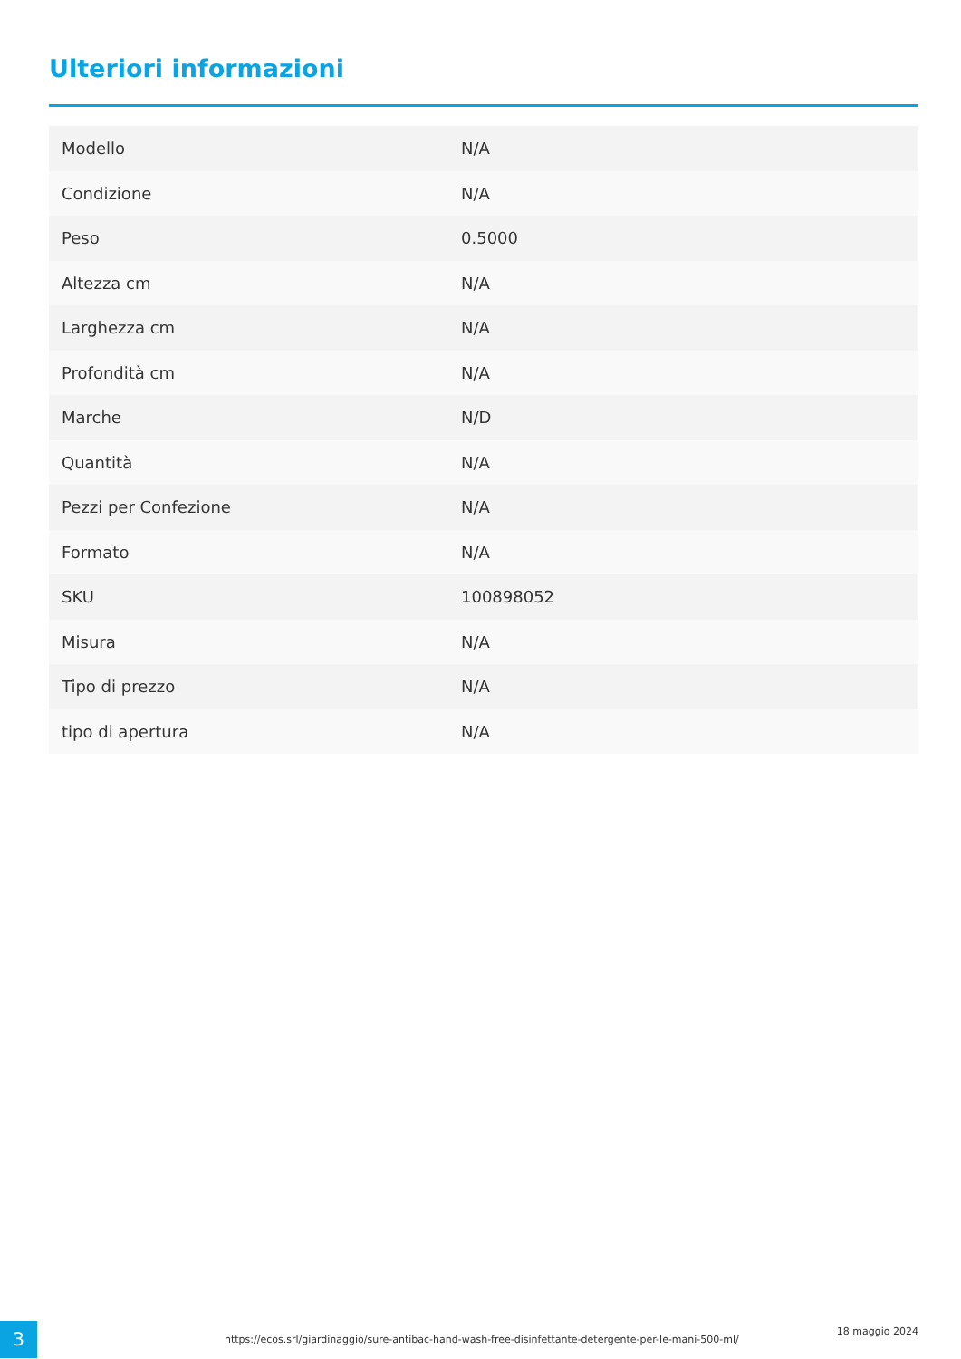Ulteriori informazioni
| Modello | N/A |
| Condizione | N/A |
| Peso | 0.5000 |
| Altezza cm | N/A |
| Larghezza cm | N/A |
| Profondità cm | N/A |
| Marche | N/D |
| Quantità | N/A |
| Pezzi per Confezione | N/A |
| Formato | N/A |
| SKU | 100898052 |
| Misura | N/A |
| Tipo di prezzo | N/A |
| tipo di apertura | N/A |
3
https://ecos.srl/giardinaggio/sure-antibac-hand-wash-free-disinfettante-detergente-per-le-mani-500-ml/
18 maggio 2024